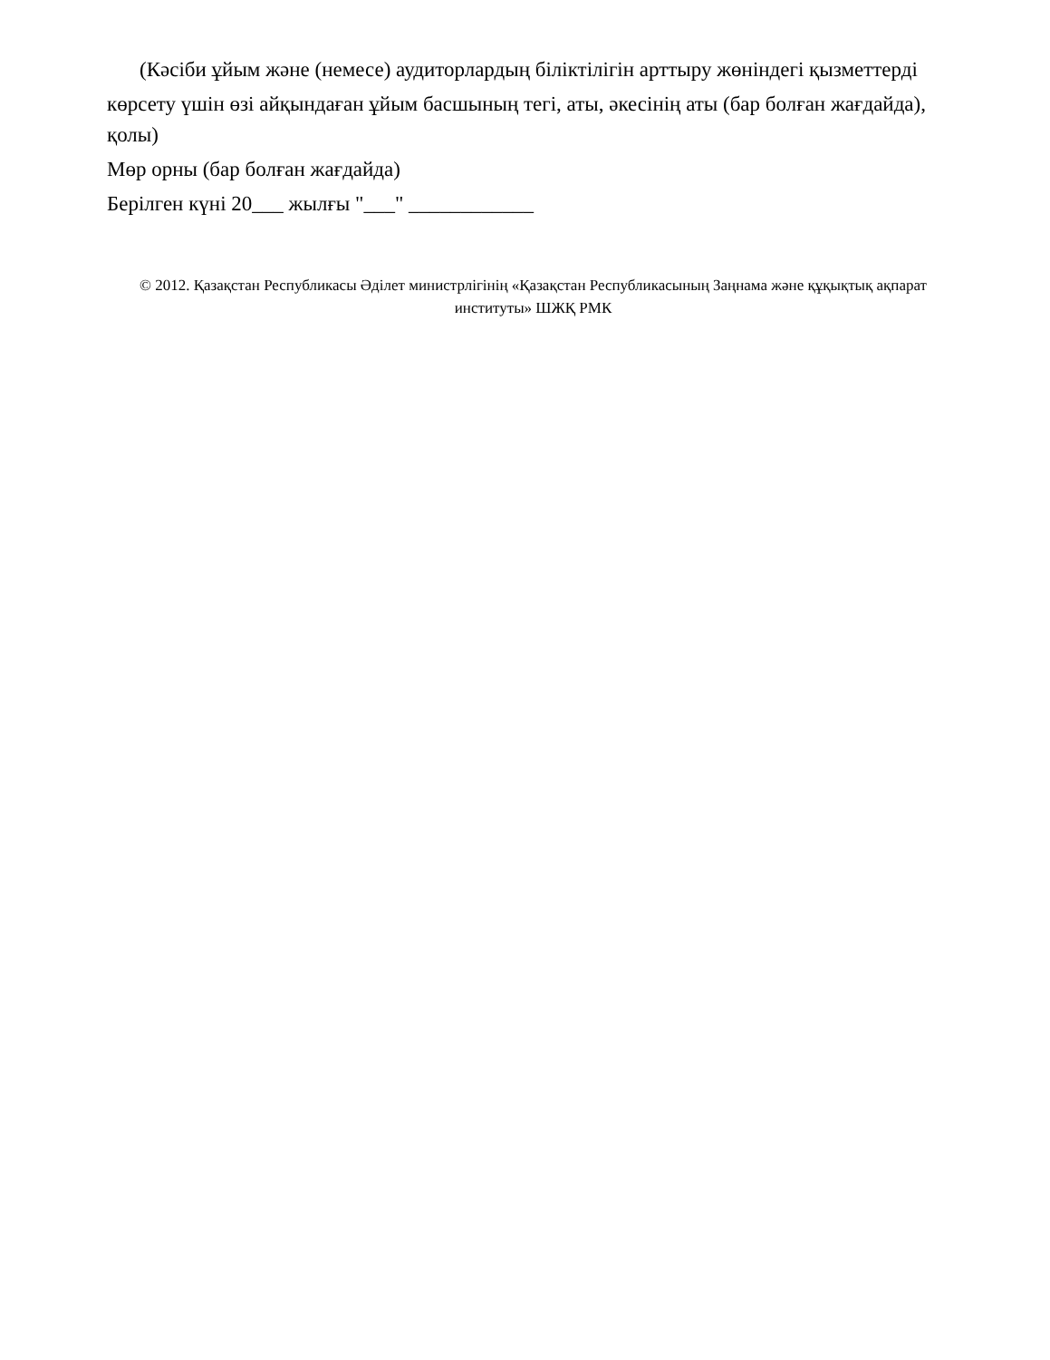(Кәсіби ұйым және (немесе) аудиторлардың біліктілігін арттыру жөніндегі қызметтерді
көрсету үшін өзі айқындаған ұйым басшының тегі, аты, әкесінің аты (бар болған жағдайда), қолы)
Мөр орны (бар болған жағдайда)
Берілген күні 20___ жылғы "___" ____________
© 2012. Қазақстан Республикасы Әділет министрлігінің «Қазақстан Республикасының Заңнама және құқықтық ақпарат институты» ШЖҚ РМК